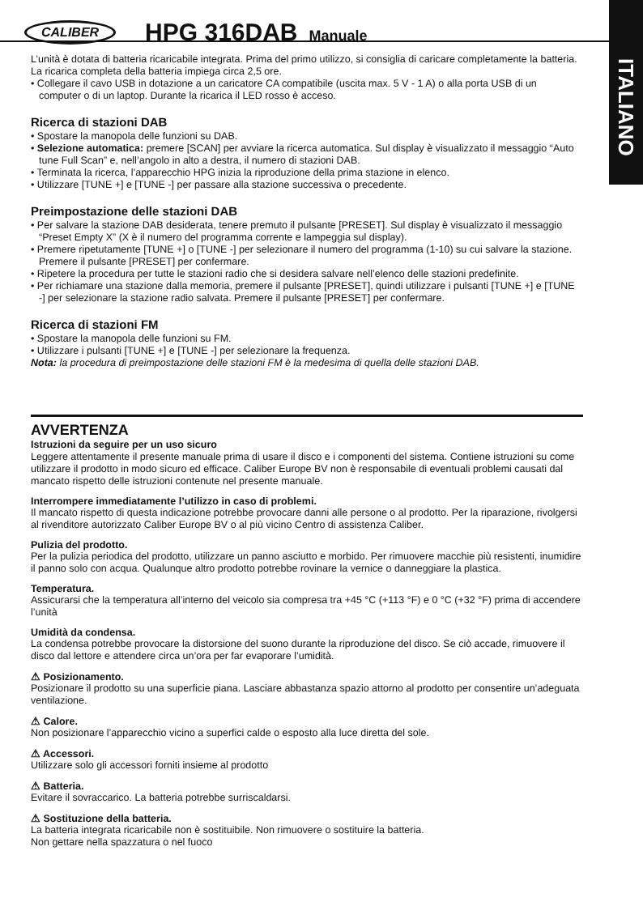ITALIANO
CALIBER
HPG 316DAB Manuale
L’unità è dotata di batteria ricaricabile integrata. Prima del primo utilizzo, si consiglia di caricare completamente la batteria. La ricarica completa della batteria impiega circa 2,5 ore.
• Collegare il cavo USB in dotazione a un caricatore CA compatibile (uscita max. 5 V - 1 A) o alla porta USB di un computer o di un laptop. Durante la ricarica il LED rosso è acceso.
Ricerca di stazioni DAB
• Spostare la manopola delle funzioni su DAB.
• Selezione automatica: premere [SCAN] per avviare la ricerca automatica. Sul display è visualizzato il messaggio “Auto tune Full Scan” e, nell’angolo in alto a destra, il numero di stazioni DAB.
• Terminata la ricerca, l’apparecchio HPG inizia la riproduzione della prima stazione in elenco.
• Utilizzare [TUNE +] e [TUNE -] per passare alla stazione successiva o precedente.
Preimpostazione delle stazioni DAB
• Per salvare la stazione DAB desiderata, tenere premuto il pulsante [PRESET]. Sul display è visualizzato il messaggio “Preset Empty X” (X è il numero del programma corrente e lampeggia sul display).
• Premere ripetutamente [TUNE +] o [TUNE -] per selezionare il numero del programma (1-10) su cui salvare la stazione. Premere il pulsante [PRESET] per confermare.
• Ripetere la procedura per tutte le stazioni radio che si desidera salvare nell’elenco delle stazioni predefinite.
• Per richiamare una stazione dalla memoria, premere il pulsante [PRESET], quindi utilizzare i pulsanti [TUNE +] e [TUNE -] per selezionare la stazione radio salvata. Premere il pulsante [PRESET] per confermare.
Ricerca di stazioni FM
• Spostare la manopola delle funzioni su FM.
• Utilizzare i pulsanti [TUNE +] e [TUNE -] per selezionare la frequenza.
Nota: la procedura di preimpostazione delle stazioni FM è la medesima di quella delle stazioni DAB.
AVVERTENZA
Istruzioni da seguire per un uso sicuro
Leggere attentamente il presente manuale prima di usare il disco e i componenti del sistema. Contiene istruzioni su come utilizzare il prodotto in modo sicuro ed efficace. Caliber Europe BV non è responsabile di eventuali problemi causati dal mancato rispetto delle istruzioni contenute nel presente manuale.
Interrompere immediatamente l’utilizzo in caso di problemi.
Il mancato rispetto di questa indicazione potrebbe provocare danni alle persone o al prodotto. Per la riparazione, rivolgersi al rivenditore autorizzato Caliber Europe BV o al più vicino Centro di assistenza Caliber.
Pulizia del prodotto.
Per la pulizia periodica del prodotto, utilizzare un panno asciutto e morbido. Per rimuovere macchie più resistenti, inumidire il panno solo con acqua. Qualunque altro prodotto potrebbe rovinare la vernice o danneggiare la plastica.
Temperatura.
Assicurarsi che la temperatura all’interno del veicolo sia compresa tra +45 °C (+113 °F) e 0 °C (+32 °F) prima di accendere l’unità
Umidità da condensa.
La condensa potrebbe provocare la distorsione del suono durante la riproduzione del disco. Se ciò accade, rimuovere il disco dal lettore e attendere circa un’ora per far evaporare l’umidità.
⚠ Posizionamento.
Posizionare il prodotto su una superficie piana. Lasciare abbastanza spazio attorno al prodotto per consentire un’adeguata ventilazione.
⚠ Calore.
Non posizionare l’apparecchio vicino a superfici calde o esposto alla luce diretta del sole.
⚠ Accessori.
Utilizzare solo gli accessori forniti insieme al prodotto
⚠ Batteria.
Evitare il sovraccarico. La batteria potrebbe surriscaldarsi.
⚠ Sostituzione della batteria.
La batteria integrata ricaricabile non è sostituibile. Non rimuovere o sostituire la batteria.
Non gettare nella spazzatura o nel fuoco